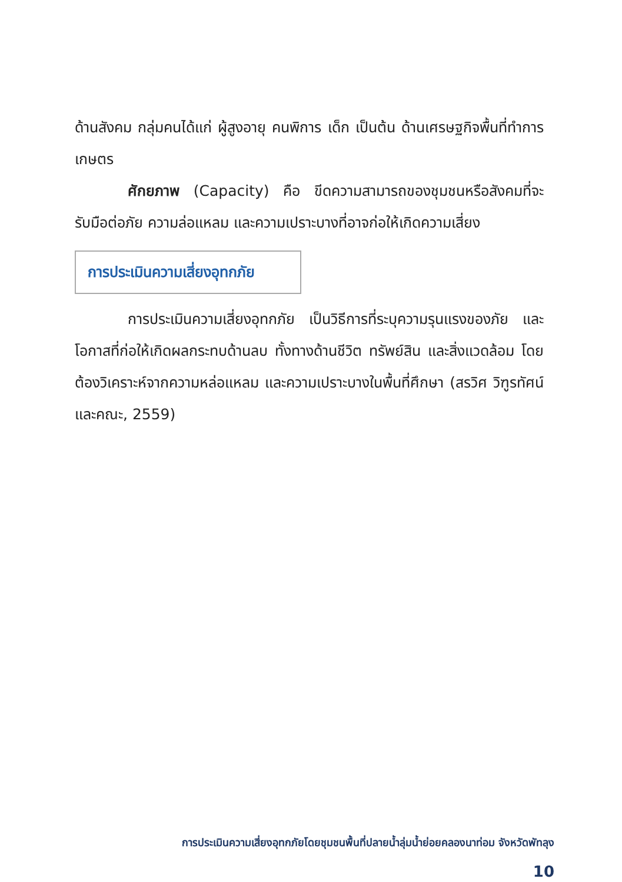ด้านสังคม กลุ่มคนได้แก่ ผู้สูงอายุ คนพิการ เด็ก เป็นต้น ด้านเศรษฐกิจพื้นที่ทำการเกษตร
ศักยภาพ (Capacity) คือ ขีดความสามารถของชุมชนหรือสังคมที่จะรับมือต่อภัย ความล่อแหลม และความเปราะบางที่อาจก่อให้เกิดความเสี่ยง
การประเมินความเสี่ยงอุทกภัย
การประเมินความเสี่ยงอุทกภัย เป็นวิธีการที่ระบุความรุนแรงของภัย และโอกาสที่ก่อให้เกิดผลกระทบด้านลบ ทั้งทางด้านชีวิต ทรัพย์สิน และสิ่งแวดล้อม โดยต้องวิเคราะห์จากความหล่อแหลม และความเปราะบางในพื้นที่ศึกษา (สรวิศ วิฑูรทัศน์และคณะ, 2559)
การประเมินความเสี่ยงอุทกภัยโดยชุมชนพื้นที่ปลายน้ำลุ่มน้ำย่อยคลองนาท่อม จังหวัดพัทลุง
10